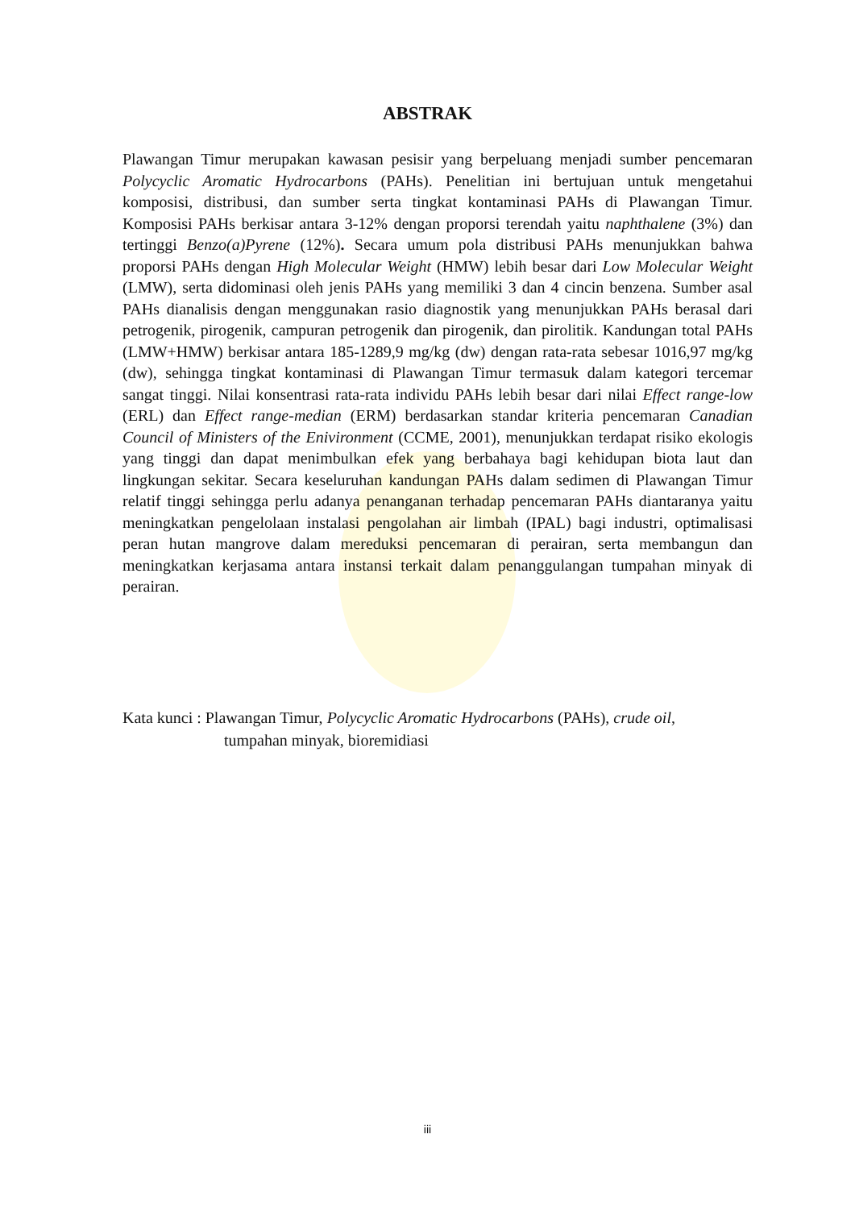ABSTRAK
Plawangan Timur merupakan kawasan pesisir yang berpeluang menjadi sumber pencemaran Polycyclic Aromatic Hydrocarbons (PAHs). Penelitian ini bertujuan untuk mengetahui komposisi, distribusi, dan sumber serta tingkat kontaminasi PAHs di Plawangan Timur. Komposisi PAHs berkisar antara 3-12% dengan proporsi terendah yaitu naphthalene (3%) dan tertinggi Benzo(a)Pyrene (12%). Secara umum pola distribusi PAHs menunjukkan bahwa proporsi PAHs dengan High Molecular Weight (HMW) lebih besar dari Low Molecular Weight (LMW), serta didominasi oleh jenis PAHs yang memiliki 3 dan 4 cincin benzena. Sumber asal PAHs dianalisis dengan menggunakan rasio diagnostik yang menunjukkan PAHs berasal dari petrogenik, pirogenik, campuran petrogenik dan pirogenik, dan pirolitik. Kandungan total PAHs (LMW+HMW) berkisar antara 185-1289,9 mg/kg (dw) dengan rata-rata sebesar 1016,97 mg/kg (dw), sehingga tingkat kontaminasi di Plawangan Timur termasuk dalam kategori tercemar sangat tinggi. Nilai konsentrasi rata-rata individu PAHs lebih besar dari nilai Effect range-low (ERL) dan Effect range-median (ERM) berdasarkan standar kriteria pencemaran Canadian Council of Ministers of the Enivironment (CCME, 2001), menunjukkan terdapat risiko ekologis yang tinggi dan dapat menimbulkan efek yang berbahaya bagi kehidupan biota laut dan lingkungan sekitar. Secara keseluruhan kandungan PAHs dalam sedimen di Plawangan Timur relatif tinggi sehingga perlu adanya penanganan terhadap pencemaran PAHs diantaranya yaitu meningkatkan pengelolaan instalasi pengolahan air limbah (IPAL) bagi industri, optimalisasi peran hutan mangrove dalam mereduksi pencemaran di perairan, serta membangun dan meningkatkan kerjasama antara instansi terkait dalam penanggulangan tumpahan minyak di perairan.
Kata kunci : Plawangan Timur, Polycyclic Aromatic Hydrocarbons (PAHs), crude oil,
tumpahan minyak, bioremidiasi
iii